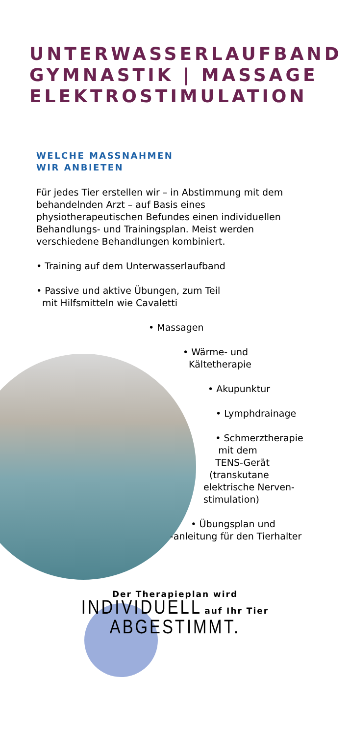UNTERWASSERLAUFBAND
GYMNASTIK | MASSAGE
ELEKTROSTIMULATION
WELCHE MASSNAHMEN
WIR ANBIETEN
Für jedes Tier erstellen wir – in Abstimmung mit dem behandelnden Arzt – auf Basis eines physiotherapeutischen Befundes einen individuellen Behandlungs- und Trainingsplan. Meist werden verschiedene Behandlungen kombiniert.
• Training auf dem Unterwasserlaufband
• Passive und aktive Übungen, zum Teil
mit Hilfsmitteln wie Cavaletti
• Massagen
• Wärme- und
Kältetherapie
• Akupunktur
• Lymphdrainage
• Schmerztherapie
mit dem
TENS-Gerät
(transkutane
elektrische Nerven-
stimulation)
• Übungsplan und
-anleitung für den Tierhalter
Der Therapieplan wird
INDIVIDUELL auf Ihr Tier
ABGESTIMMT.